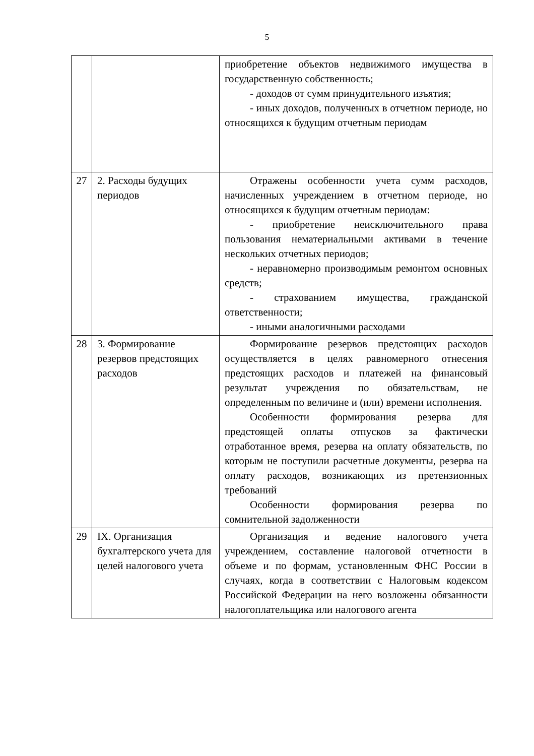5
| | | приобретение объектов недвижимого имущества в государственную собственность; - доходов от сумм принудительного изъятия; - иных доходов, полученных в отчетном периоде, но относящихся к будущим отчетным периодам |
| 27 | 2. Расходы будущих периодов | Отражены особенности учета сумм расходов, начисленных учреждением в отчетном периоде, но относящихся к будущим отчетным периодам: - приобретение неисключительного права пользования нематериальными активами в течение нескольких отчетных периодов; - неравномерно производимым ремонтом основных средств; - страхованием имущества, гражданской ответственности; - иными аналогичными расходами |
| 28 | 3. Формирование резервов предстоящих расходов | Формирование резервов предстоящих расходов осуществляется в целях равномерного отнесения предстоящих расходов и платежей на финансовый результат учреждения по обязательствам, не определенным по величине и (или) времени исполнения. Особенности формирования резерва для предстоящей оплаты отпусков за фактически отработанное время, резерва на оплату обязательств, по которым не поступили расчетные документы, резерва на оплату расходов, возникающих из претензионных требований Особенности формирования резерва по сомнительной задолженности |
| 29 | IX. Организация бухгалтерского учета для целей налогового учета | Организация и ведение налогового учета учреждением, составление налоговой отчетности в объеме и по формам, установленным ФНС России в случаях, когда в соответствии с Налоговым кодексом Российской Федерации на него возложены обязанности налогоплательщика или налогового агента |